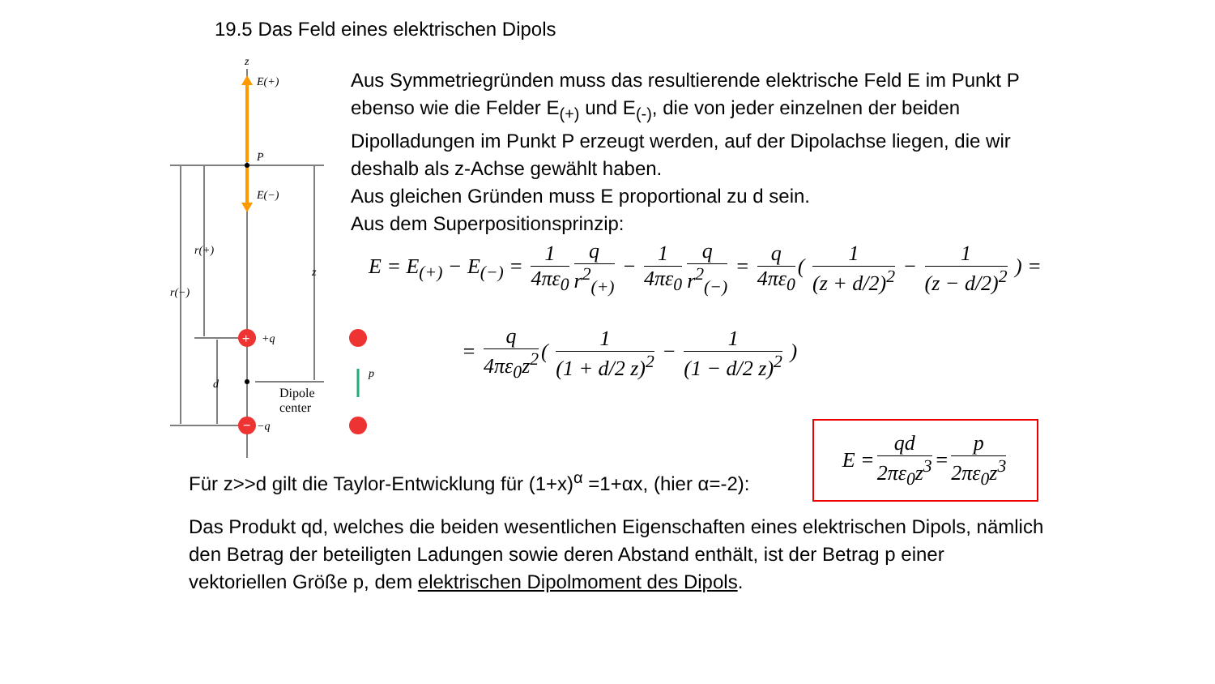19.5 Das Feld eines elektrischen Dipols
+
−
z
E(+)
P
E(−)
r(+)
r(−)
z
+q
−q
d
p
Dipole
center
Aus Symmetriegründen muss das resultierende elektrische Feld E im Punkt P ebenso wie die Felder E<sub>(+)</sub> und E<sub>(-)</sub>, die von jeder einzelnen der beiden Dipolladungen im Punkt P erzeugt werden, auf der Dipolachse liegen, die wir deshalb als z-Achse gewählt haben.
Aus gleichen Gründen muss E proportional zu d sein.
Aus dem Superpositionsprinzip:
E = E<sub>(+)</sub> − E<sub>(−)</sub> = 1 4πε<sub>0</sub> q r<sup>2</sup><sub>(+)</sub> − 1 4πε<sub>0</sub> q r<sup>2</sup><sub>(−)</sub> = q 4πε<sub>0</sub> ( 1 (z + d/2)<sup>2</sup> − 1 (z − d/2)<sup>2</sup> ) =
= q 4πε<sub>0</sub>z<sup>2</sup> ( 1 (1 + d/2 z)<sup>2</sup> − 1 (1 − d/2 z)<sup>2</sup> )
Für z>>d gilt die Taylor-Entwicklung für (1+x)<sup>α</sup> =1+αx, (hier α=-2):
E = qd 2πε<sub>0</sub>z<sup>3</sup> = p 2πε<sub>0</sub>z<sup>3</sup>
Das Produkt qd, welches die beiden wesentlichen Eigenschaften eines elektrischen Dipols, nämlich den Betrag der beteiligten Ladungen sowie deren Abstand enthält, ist der Betrag p einer vektoriellen Größe p, dem elektrischen Dipolmoment des Dipols.